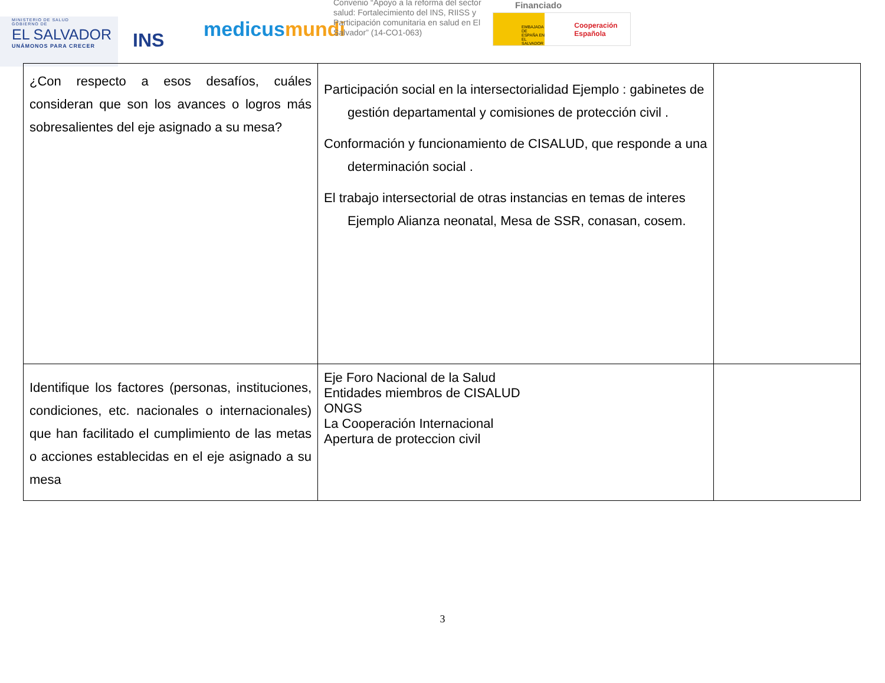MINISTERIO DE SALUD
GOBIERNO DE
EL SALVADOR
UNÁMONOS PARA CRECER
INS
medicusmundi
Convenio “Apoyo a la reforma del sector salud: Fortalecimiento del INS, RIISS y Participación comunitaria en salud en El Salvador” (14-CO1-063)
Financiado
EMBAJADA DE ESPAÑA EN EL SALVADOR
Cooperación Española
| ¿Con respecto a esos desafíos, cuáles consideran que son los avances o logros más sobresalientes del eje asignado a su mesa? | Participación social en la intersectorialidad Ejemplo : gabinetes de gestión departamental y comisiones de protección civil . Conformación y funcionamiento de CISALUD, que responde a una determinación social . El trabajo intersectorial de otras instancias en temas de interes Ejemplo Alianza neonatal, Mesa de SSR, conasan, cosem. | |
| Identifique los factores (personas, instituciones, condiciones, etc. nacionales o internacionales) que han facilitado el cumplimiento de las metas o acciones establecidas en el eje asignado a su mesa | Eje Foro Nacional de la Salud Entidades miembros de CISALUD ONGS La Cooperación Internacional Apertura de proteccion civil | |
3